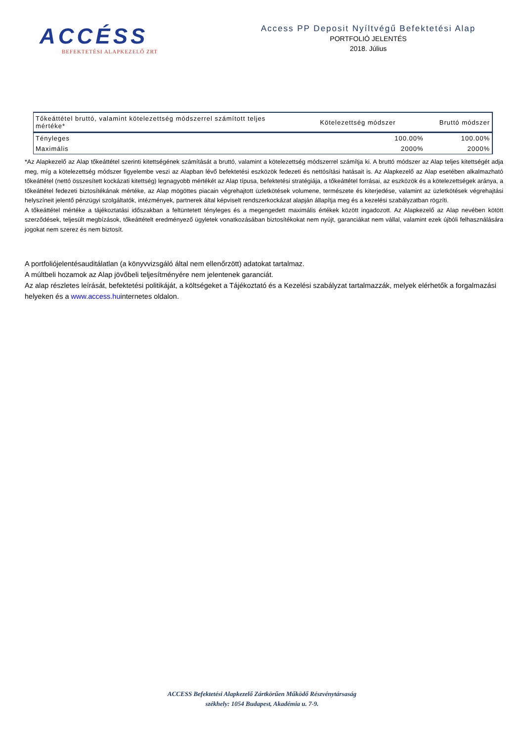ACCÉSS
BEFEKTETÉSI ALAPKEZELŐ ZRT
Access PP Deposit Nyíltvégű Befektetési Alap
PORTFOLIÓ JELENTÉS
2018. Július
| Tőkeáttétel bruttó, valamint kötelezettség módszerrel számított teljes mértéke* | Kötelezettség módszer | Bruttó módszer |
| --- | --- | --- |
| Tényleges | 100.00% | 100.00% |
| Maximális | 2000% | 2000% |
*Az Alapkezelő az Alap tőkeáttétel szerinti kitettségének számítását a bruttó, valamint a kötelezettség módszerrel számítja ki. A bruttó módszer az Alap teljes kitettségét adja meg, míg a kötelezettség módszer figyelembe veszi az Alapban lévő befektetési eszközök fedezeti és nettósítási hatásait is. Az Alapkezelő az Alap esetében alkalmazható tőkeáttétel (nettó összesített kockázati kitettség) legnagyobb mértékét az Alap típusa, befektetési stratégiája, a tőkeáttétel forrásai, az eszközök és a kötelezettségek aránya, a tőkeáttétel fedezeti biztosítékának mértéke, az Alap mögöttes piacain végrehajtott üzletkötések volumene, természete és kiterjedése, valamint az üzletkötések végrehajtási helyszíneit jelentő pénzügyi szolgáltatók, intézmények, partnerek által képviselt rendszerkockázat alapján állapítja meg és a kezelési szabályzatban rögzíti.
A tőkeáttétel mértéke a tájékoztatási időszakban a feltüntetett tényleges és a megengedett maximális értékek között ingadozott. Az Alapkezelő az Alap nevében kötött szerződések, teljesült megbízások, tőkeáttételt eredményező ügyletek vonatkozásában biztosítékokat nem nyújt, garanciákat nem vállal, valamint ezek újbóli felhasználására jogokat nem szerez és nem biztosít.
A portfoliójelentésauditálatlan (a könyvvizsgáló által nem ellenőrzött) adatokat tartalmaz.
A múltbeli hozamok az Alap jövőbeli teljesítményére nem jelentenek garanciát.
Az alap részletes leírását, befektetési politikáját, a költségeket a Tájékoztató és a Kezelési szabályzat tartalmazzák, melyek elérhetők a forgalmazási helyeken és a www.access.huinternetes oldalon.
ACCESS Befektetési Alapkezelő Zártkörűen Működő Részvénytársaság
székhely: 1054 Budapest, Akadémia u. 7-9.